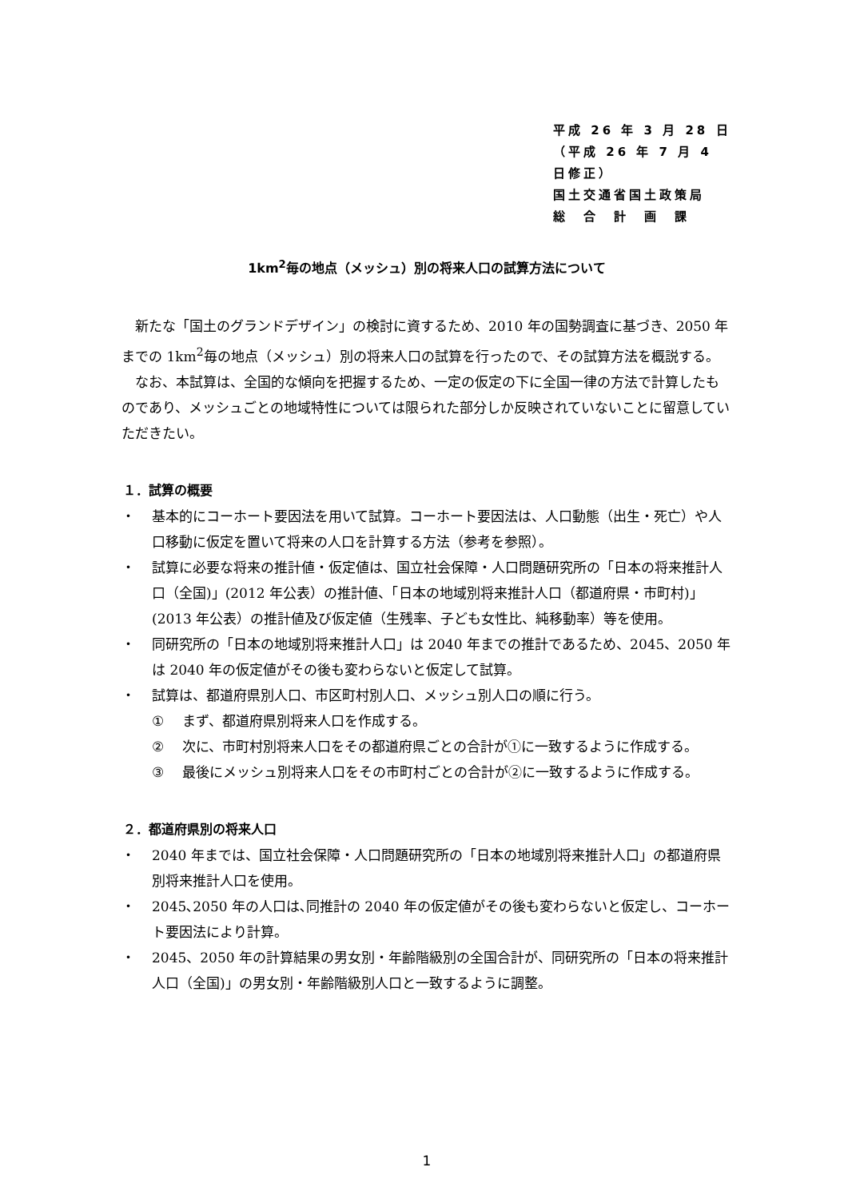平成 26 年 3 月 28 日
（平成 26 年 7 月 4 日修正）
国土交通省国土政策局
総　合　計　画　課
1km<sup>2</sup>毎の地点（メッシュ）別の将来人口の試算方法について
新たな「国土のグランドデザイン」の検討に資するため、2010 年の国勢調査に基づき、2050 年までの 1km<sup>2</sup>毎の地点（メッシュ）別の将来人口の試算を行ったので、その試算方法を概説する。
なお、本試算は、全国的な傾向を把握するため、一定の仮定の下に全国一律の方法で計算したものであり、メッシュごとの地域特性については限られた部分しか反映されていないことに留意していただきたい。
１．試算の概要
・ 基本的にコーホート要因法を用いて試算。コーホート要因法は、人口動態（出生・死亡）や人口移動に仮定を置いて将来の人口を計算する方法（参考を参照）。
・ 試算に必要な将来の推計値・仮定値は、国立社会保障・人口問題研究所の「日本の将来推計人口（全国)」(2012 年公表）の推計値、「日本の地域別将来推計人口（都道府県・市町村)」(2013 年公表）の推計値及び仮定値（生残率、子ども女性比、純移動率）等を使用。
・ 同研究所の「日本の地域別将来推計人口」は 2040 年までの推計であるため、2045、2050 年は 2040 年の仮定値がその後も変わらないと仮定して試算。
・ 試算は、都道府県別人口、市区町村別人口、メッシュ別人口の順に行う。
① まず、都道府県別将来人口を作成する。
② 次に、市町村別将来人口をその都道府県ごとの合計が①に一致するように作成する。
③ 最後にメッシュ別将来人口をその市町村ごとの合計が②に一致するように作成する。
２．都道府県別の将来人口
・ 2040 年までは、国立社会保障・人口問題研究所の「日本の地域別将来推計人口」の都道府県別将来推計人口を使用。
・ 2045､2050 年の人口は､同推計の 2040 年の仮定値がその後も変わらないと仮定し、コーホート要因法により計算。
・ 2045、2050 年の計算結果の男女別・年齢階級別の全国合計が、同研究所の「日本の将来推計人口（全国)」の男女別・年齢階級別人口と一致するように調整。
1